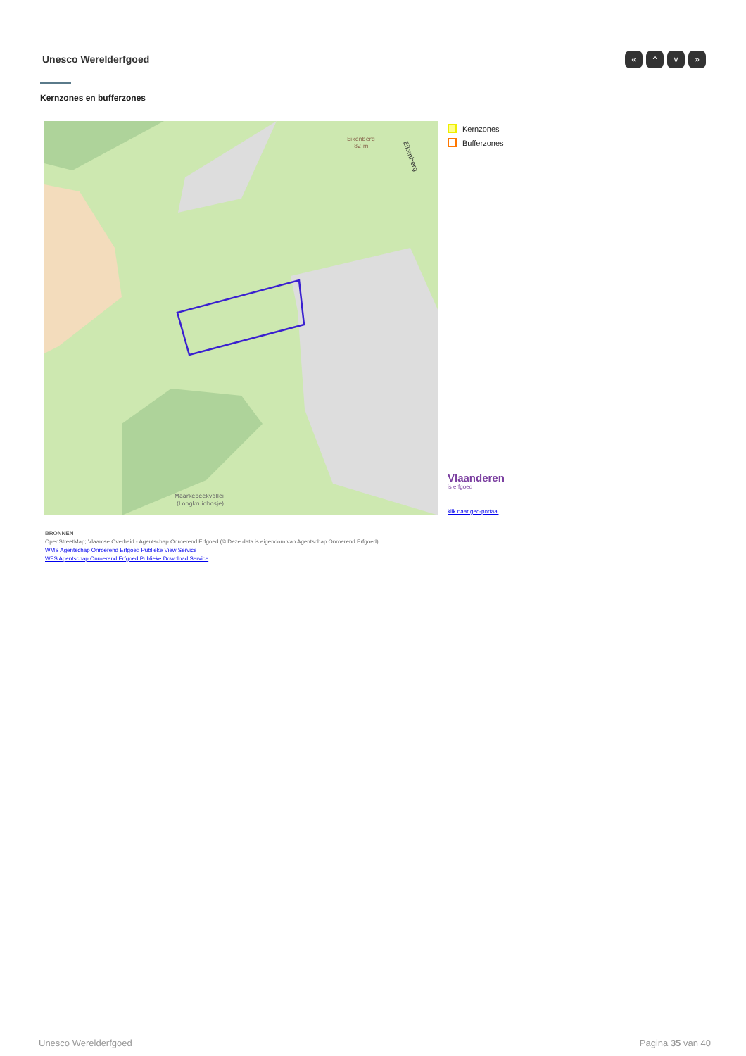Unesco Werelderfgoed « ^ v »
Kernzones en bufferzones
Eikenberg
82 m
Maarkebeekvallei
(Longkruidbosje)
Eikenberg
Kernzones
Bufferzones
Vlaanderen
is erfgoed
klik naar geo-portaal
BRONNEN
OpenStreetMap; Vlaamse Overheid - Agentschap Onroerend Erfgoed (© Deze data is eigendom van Agentschap Onroerend Erfgoed)
WMS Agentschap Onroerend Erfgoed Publieke View Service
WFS Agentschap Onroerend Erfgoed Publieke Download Service
Unesco Werelderfgoed Pagina 35 van 40